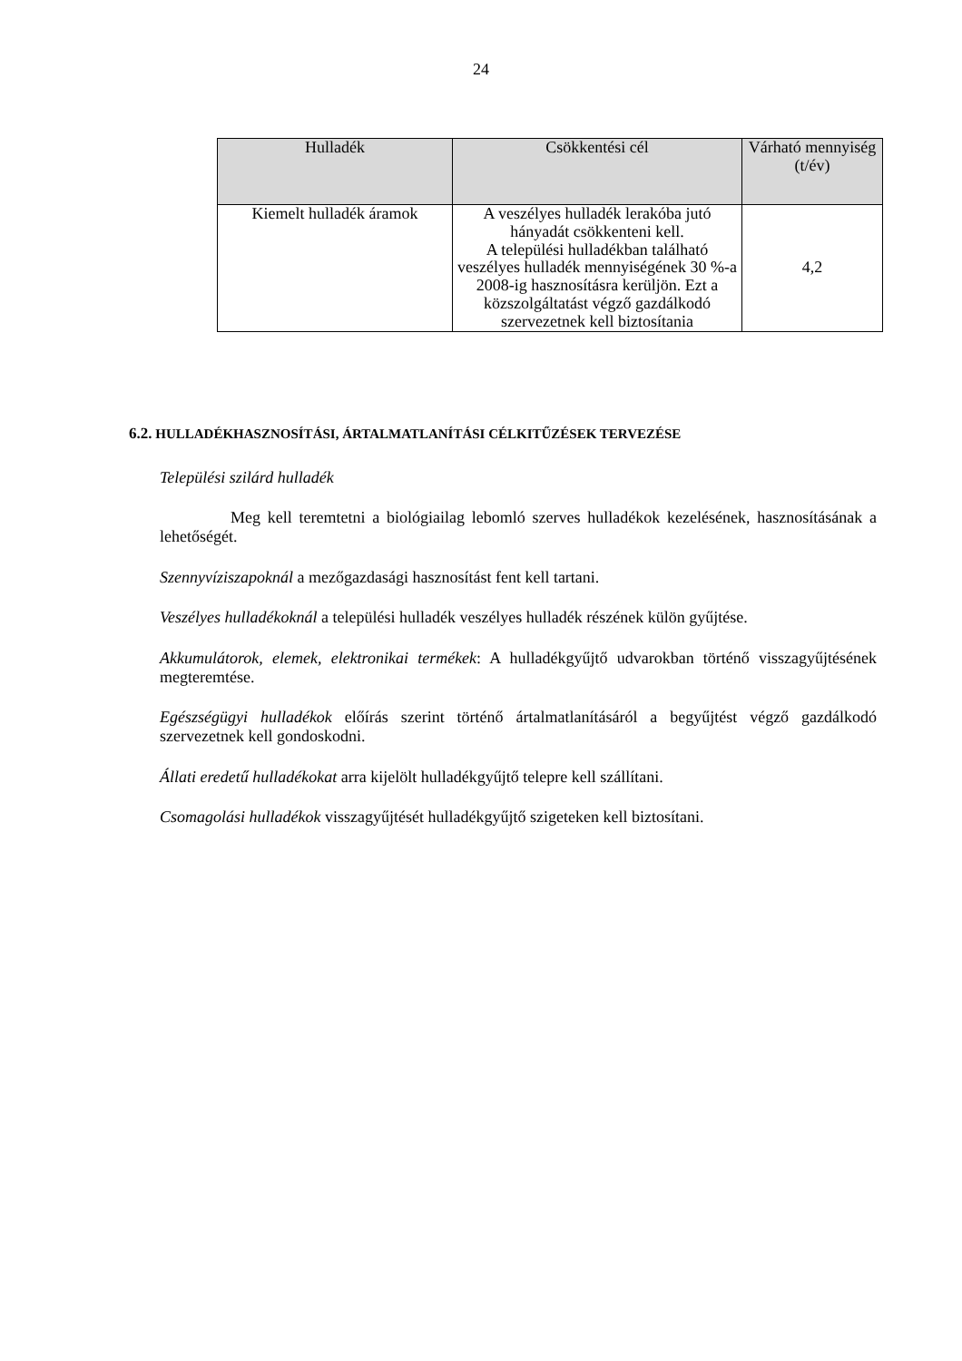24
| Hulladék | Csökkentési cél | Várható mennyiség (t/év) |
| --- | --- | --- |
| Kiemelt hulladék áramok | A veszélyes hulladék lerakóba jutó hányadát csökkenteni kell. A települési hulladékban található veszélyes hulladék mennyiségének 30 %-a 2008-ig hasznosításra kerüljön. Ezt a közszolgáltatást végző gazdálkodó szervezetnek kell biztosítania | 4,2 |
6.2. HULLADÉKHASZNOSÍTÁSI, ÁRTALMATLANÍTÁSI CÉLKITŰZÉSEK TERVEZÉSE
Települési szilárd hulladék
Meg kell teremtetni a biológiailag lebomló szerves hulladékok kezelésének, hasznosításának a lehetőségét.
Szennyvíziszapoknál a mezőgazdasági hasznosítást fent kell tartani.
Veszélyes hulladékoknál a települési hulladék veszélyes hulladék részének külön gyűjtése.
Akkumulátorok, elemek, elektronikai termékek: A hulladékgyűjtő udvarokban történő visszagyűjtésének megteremtése.
Egészségügyi hulladékok előírás szerint történő ártalmatlanításáról a begyűjtést végző gazdálkodó szervezetnek kell gondoskodni.
Állati eredetű hulladékokat arra kijelölt hulladékgyűjtő telepre kell szállítani.
Csomagolási hulladékok visszagyűjtését hulladékgyűjtő szigeteken kell biztosítani.